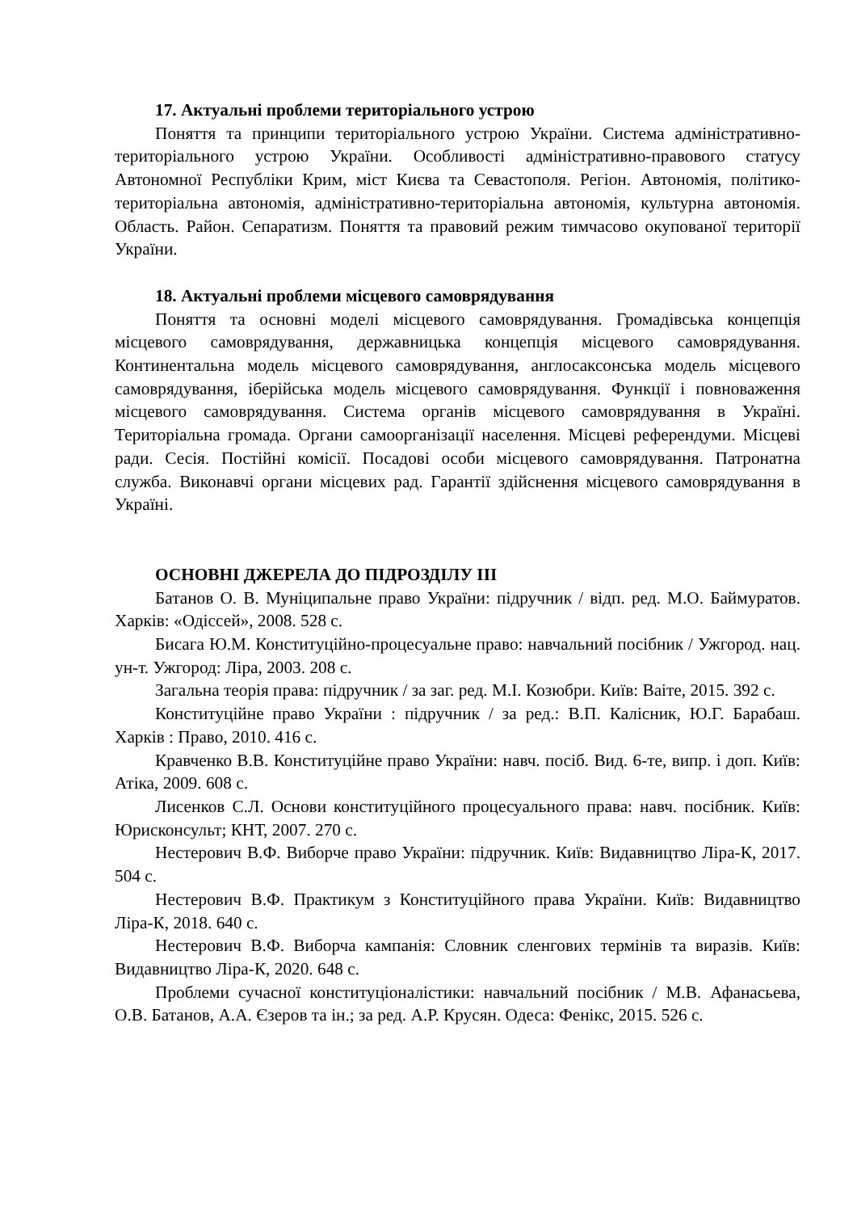17. Актуальні проблеми територіального устрою
Поняття та принципи територіального устрою України. Система адміністративно-територіального устрою України. Особливості адміністративно-правового статусу Автономної Республіки Крим, міст Києва та Севастополя. Регіон. Автономія, політико-територіальна автономія, адміністративно-територіальна автономія, культурна автономія. Область. Район. Сепаратизм. Поняття та правовий режим тимчасово окупованої території України.
18. Актуальні проблеми місцевого самоврядування
Поняття та основні моделі місцевого самоврядування. Громадівська концепція місцевого самоврядування, державницька концепція місцевого самоврядування. Континентальна модель місцевого самоврядування, англосаксонська модель місцевого самоврядування, іберійська модель місцевого самоврядування. Функції і повноваження місцевого самоврядування. Система органів місцевого самоврядування в Україні. Територіальна громада. Органи самоорганізації населення. Місцеві референдуми. Місцеві ради. Сесія. Постійні комісії. Посадові особи місцевого самоврядування. Патронатна служба. Виконавчі органи місцевих рад. Гарантії здійснення місцевого самоврядування в Україні.
ОСНОВНІ ДЖЕРЕЛА ДО ПІДРОЗДІЛУ ІІІ
Батанов О. В. Муніципальне право України: підручник / відп. ред. М.О. Баймуратов. Харків: «Одіссей», 2008. 528 с.
Бисага Ю.М. Конституційно-процесуальне право: навчальний посібник / Ужгород. нац. ун-т. Ужгород: Ліра, 2003. 208 с.
Загальна теорія права: підручник / за заг. ред. М.І. Козюбри. Київ: Ваіте, 2015. 392 с.
Конституційне право України : підручник / за ред.: В.П. Калісник, Ю.Г. Барабаш. Харків : Право, 2010. 416 с.
Кравченко В.В. Конституційне право України: навч. посіб. Вид. 6-те, випр. і доп. Київ: Атіка, 2009. 608 с.
Лисенков С.Л. Основи конституційного процесуального права: навч. посібник. Київ: Юрисконсульт; КНТ, 2007. 270 с.
Нестерович В.Ф. Виборче право України: підручник. Київ: Видавництво Ліра-К, 2017. 504 с.
Нестерович В.Ф. Практикум з Конституційного права України. Київ: Видавництво Ліра-К, 2018. 640 с.
Нестерович В.Ф. Виборча кампанія: Словник сленгових термінів та виразів. Київ: Видавництво Ліра-К, 2020. 648 с.
Проблеми сучасної конституціоналістики: навчальний посібник / М.В. Афанасьева, О.В. Батанов, А.А. Єзеров та ін.; за ред. А.Р. Крусян. Одеса: Фенікс, 2015. 526 с.